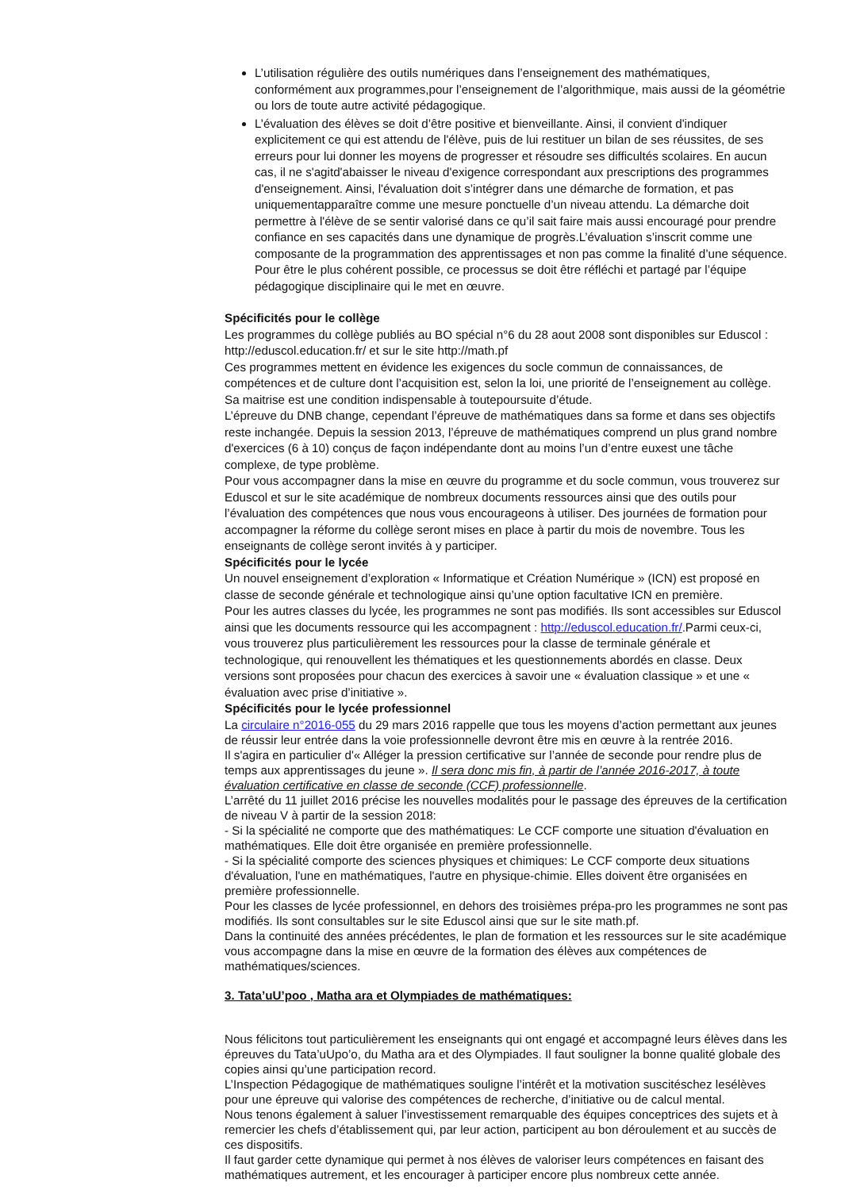L’utilisation régulière des outils numériques dans l’enseignement des mathématiques, conformément aux programmes,pour l’enseignement de l’algorithmique, mais aussi de la géométrie ou lors de toute autre activité pédagogique.
L’évaluation des élèves se doit d’être positive et bienveillante. Ainsi, il convient d'indiquer explicitement ce qui est attendu de l'élève, puis de lui restituer un bilan de ses réussites, de ses erreurs pour lui donner les moyens de progresser et résoudre ses difficultés scolaires. En aucun cas, il ne s'agitd'abaisser le niveau d'exigence correspondant aux prescriptions des programmes d'enseignement. Ainsi, l'évaluation doit s’intégrer dans une démarche de formation, et pas uniquementapparaître comme une mesure ponctuelle d’un niveau attendu. La démarche doit permettre à l'élève de se sentir valorisé dans ce qu’il sait faire mais aussi encouragé pour prendre confiance en ses capacités dans une dynamique de progrès.L’évaluation s’inscrit comme une composante de la programmation des apprentissages et non pas comme la finalité d’une séquence. Pour être le plus cohérent possible, ce processus se doit être réfléchi et partagé par l’équipe pédagogique disciplinaire qui le met en œuvre.
Spécificités pour le collège
Les programmes du collège publiés au BO spécial n°6 du 28 aout 2008 sont disponibles sur Eduscol : http://eduscol.education.fr/ et sur le site http://math.pf
Ces programmes mettent en évidence les exigences du socle commun de connaissances, de compétences et de culture dont l’acquisition est, selon la loi, une priorité de l’enseignement au collège. Sa maitrise est une condition indispensable à toutepoursuite d’étude.
L’épreuve du DNB change, cependant l’épreuve de mathématiques dans sa forme et dans ses objectifs reste inchangée. Depuis la session 2013, l’épreuve de mathématiques comprend un plus grand nombre d'exercices (6 à 10) conçus de façon indépendante dont au moins l’un d’entre euxest une tâche complexe, de type problème.
Pour vous accompagner dans la mise en œuvre du programme et du socle commun, vous trouverez sur Eduscol et sur le site académique de nombreux documents ressources ainsi que des outils pour l’évaluation des compétences que nous vous encourageons à utiliser. Des journées de formation pour accompagner la réforme du collège seront mises en place à partir du mois de novembre. Tous les enseignants de collège seront invités à y participer.
Spécificités pour le lycée
Un nouvel enseignement d’exploration « Informatique et Création Numérique » (ICN) est proposé en classe de seconde générale et technologique ainsi qu’une option facultative ICN en première.
Pour les autres classes du lycée, les programmes ne sont pas modifiés. Ils sont accessibles sur Eduscol ainsi que les documents ressource qui les accompagnent : http://eduscol.education.fr/.Parmi ceux-ci, vous trouverez plus particulièrement les ressources pour la classe de terminale générale et technologique, qui renouvellent les thématiques et les questionnements abordés en classe. Deux versions sont proposées pour chacun des exercices à savoir une « évaluation classique » et une « évaluation avec prise d’initiative ».
Spécificités pour le lycée professionnel
La circulaire n°2016-055 du 29 mars 2016 rappelle que tous les moyens d’action permettant aux jeunes de réussir leur entrée dans la voie professionnelle devront être mis en œuvre à la rentrée 2016.
Il s'agira en particulier d'« Alléger la pression certificative sur l’année de seconde pour rendre plus de temps aux apprentissages du jeune ». Il sera donc mis fin, à partir de l’année 2016-2017, à toute évaluation certificative en classe de seconde (CCF) professionnelle.
L’arrêté du 11 juillet 2016 précise les nouvelles modalités pour le passage des épreuves de la certification de niveau V à partir de la session 2018:
- Si la spécialité ne comporte que des mathématiques: Le CCF comporte une situation d'évaluation en mathématiques. Elle doit être organisée en première professionnelle.
- Si la spécialité comporte des sciences physiques et chimiques: Le CCF comporte deux situations d'évaluation, l'une en mathématiques, l'autre en physique-chimie. Elles doivent être organisées en première professionnelle.
Pour les classes de lycée professionnel, en dehors des troisièmes prépa-pro les programmes ne sont pas modifiés. Ils sont consultables sur le site Eduscol ainsi que sur le site math.pf.
Dans la continuité des années précédentes, le plan de formation et les ressources sur le site académique vous accompagne dans la mise en œuvre de la formation des élèves aux compétences de mathématiques/sciences.
3. Tata’uU’poo , Matha ara et Olympiades de mathématiques:
Nous félicitons tout particulièrement les enseignants qui ont engagé et accompagné leurs élèves dans les épreuves du Tata’uUpo’o, du Matha ara et des Olympiades. Il faut souligner la bonne qualité globale des copies ainsi qu’une participation record.
L’Inspection Pédagogique de mathématiques souligne l’intérêt et la motivation suscitéschez lesélèves pour une épreuve qui valorise des compétences de recherche, d’initiative ou de calcul mental.
Nous tenons également à saluer l’investissement remarquable des équipes conceptrices des sujets et à remercier les chefs d’établissement qui, par leur action, participent au bon déroulement et au succès de ces dispositifs.
Il faut garder cette dynamique qui permet à nos élèves de valoriser leurs compétences en faisant des mathématiques autrement, et les encourager à participer encore plus nombreux cette année.